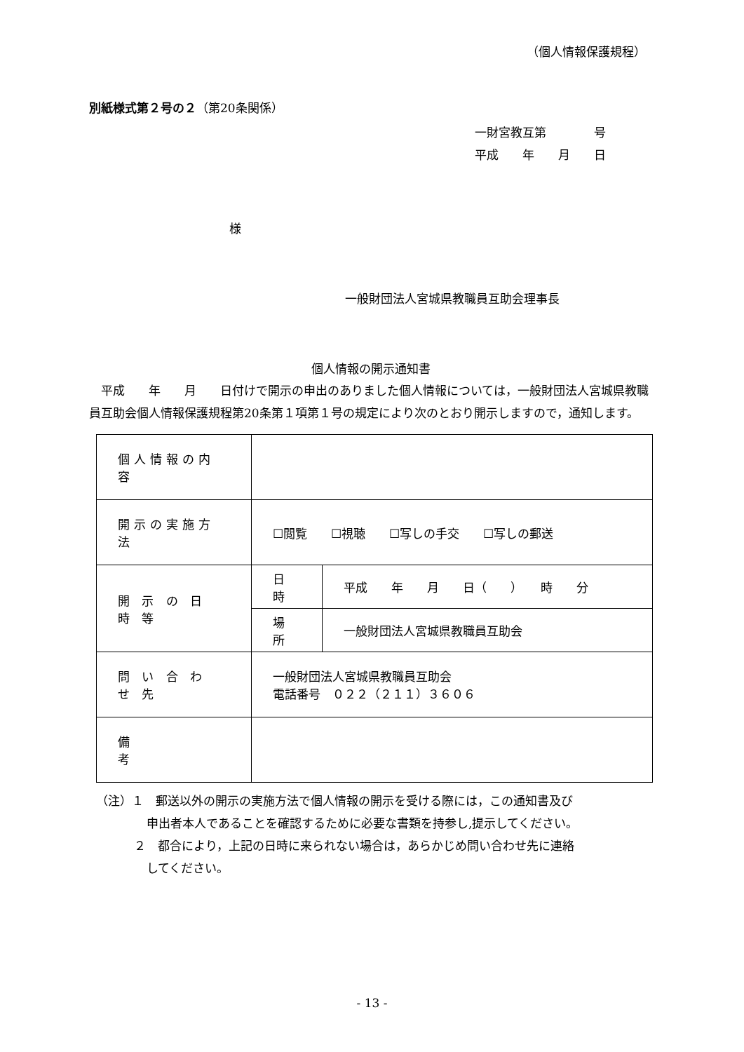（個人情報保護規程）
別紙様式第２号の２（第20条関係）
一財宮教互第　　　　号
平成　　年　　月　　日
様
一般財団法人宮城県教職員互助会理事長
個人情報の開示通知書
　平成　　年　　月　　日付けで開示の申出のありました個人情報については，一般財団法人宮城県教職員互助会個人情報保護規程第20条第１項第１号の規定により次のとおり開示しますので，通知します。
| 個人情報の内容 | | |
| 開示の実施方法 | ☐閲覧 ☐視聴 ☐写しの手交 ☐写しの郵送 | |
| 開 示 の 日 時 等 | 日 時 | 平成 年 月 日（ ） 時 分 |
| | 場 所 | 一般財団法人宮城県教職員互助会 |
| 問 い 合 わ せ 先 | 一般財団法人宮城県教職員互助会 電話番号 ０２２（２１１）３６０６ | |
| 備 考 | | |
（注）１　郵送以外の開示の実施方法で個人情報の開示を受ける際には，この通知書及び
申出者本人であることを確認するために必要な書類を持参し,提示してください。
２　都合により，上記の日時に来られない場合は，あらかじめ問い合わせ先に連絡
してください。
- 13 -